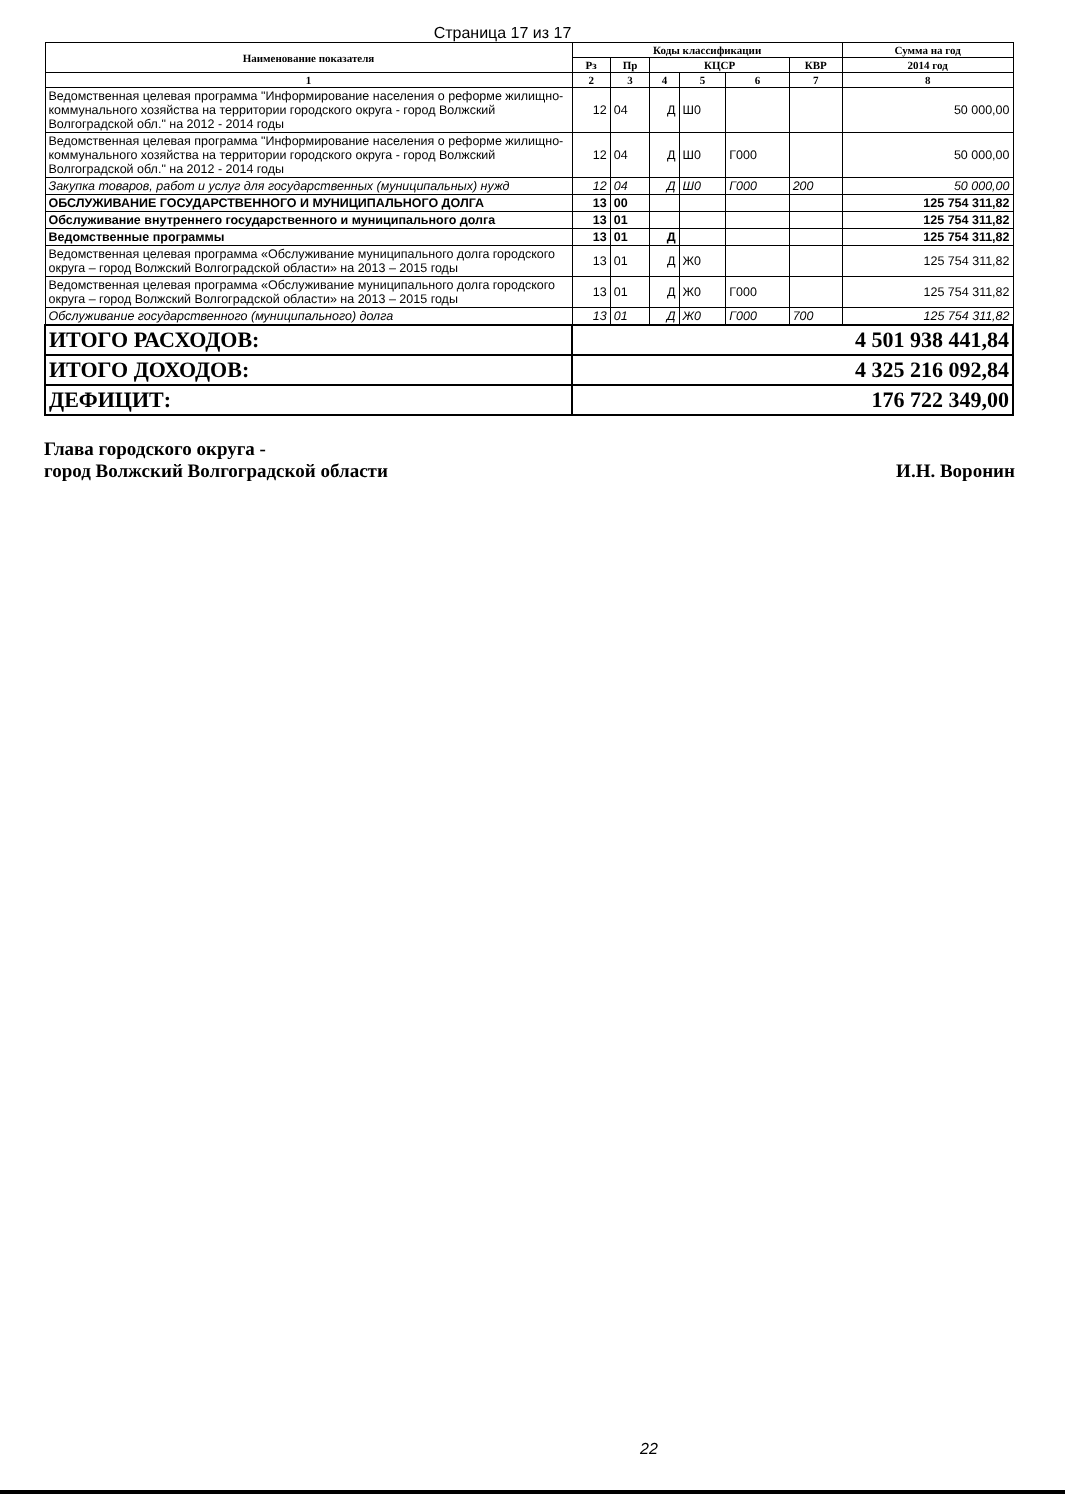Страница 17 из 17
| Наименование показателя | Коды классификации | | | | | | Сумма на год |
| --- | --- | --- | --- | --- | --- | --- | --- |
| | Рз | Пр | КЦСР | | | КВР | 2014 год |
| 1 | 2 | 3 | 4 | 5 | 6 | 7 | 8 |
| Ведомственная целевая программа "Информирование населения о реформе жилищно-коммунального хозяйства на территории городского округа - город Волжский Волгоградской обл." на 2012 - 2014 годы | 12 | 04 | Д | Ш0 | | | 50 000,00 |
| Ведомственная целевая программа "Информирование населения о реформе жилищно-коммунального хозяйства на территории городского округа - город Волжский Волгоградской обл." на 2012 - 2014 годы | 12 | 04 | Д | Ш0 | Г000 | | 50 000,00 |
| Закупка товаров, работ и услуг для государственных (муниципальных) нужд | 12 | 04 | Д | Ш0 | Г000 | 200 | 50 000,00 |
| ОБСЛУЖИВАНИЕ ГОСУДАРСТВЕННОГО И МУНИЦИПАЛЬНОГО ДОЛГА | 13 | 00 | | | | | 125 754 311,82 |
| Обслуживание внутреннего государственного и муниципального долга | 13 | 01 | | | | | 125 754 311,82 |
| Ведомственные программы | 13 | 01 | Д | | | | 125 754 311,82 |
| Ведомственная целевая программа «Обслуживание муниципального долга городского округа – город Волжский Волгоградской области» на 2013 – 2015 годы | 13 | 01 | Д | Ж0 | | | 125 754 311,82 |
| Ведомственная целевая программа «Обслуживание муниципального долга городского округа – город Волжский Волгоградской области» на 2013 – 2015 годы | 13 | 01 | Д | Ж0 | Г000 | | 125 754 311,82 |
| Обслуживание государственного (муниципального) долга | 13 | 01 | Д | Ж0 | Г000 | 700 | 125 754 311,82 |
| ИТОГО РАСХОДОВ: | 4 501 938 441,84 | | | | | | |
| ИТОГО ДОХОДОВ: | 4 325 216 092,84 | | | | | | |
| ДЕФИЦИТ: | 176 722 349,00 | | | | | | |
Глава городского округа -
город Волжский Волгоградской области
И.Н. Воронин
22